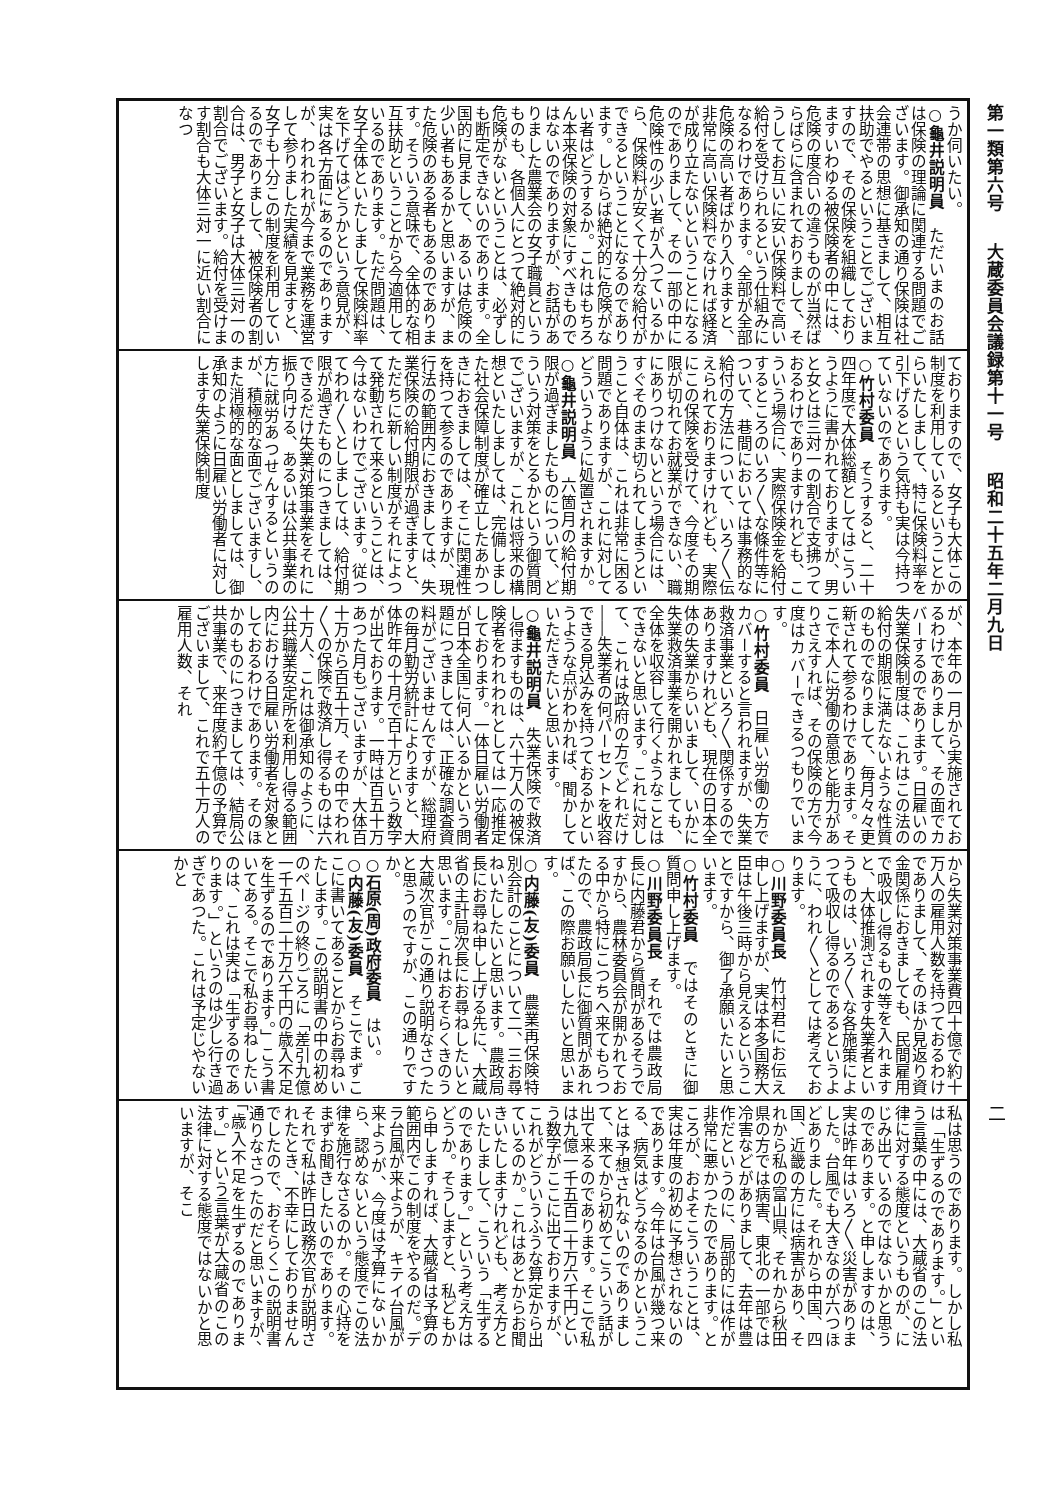第一類第六号 大蔵委員会議録第十一号 昭和二十五年二月九日
二
うか伺いたい。
○龜井説明員　ただいまのお話は保険の理論に関連する問題でございます。御承知の通り保険は社会連帯の思想に基きまして、相互扶助でやるということでございますので、その保険を組織しておりますいわゆる被保険者の中には、危険の度合いの違うものが当然ばらばらに含まれておりまして、そうしてお互いに安い保険料で高い給付を受けられるという仕組みになるわけであります。全部が全部危険の高い者ばかり入りますと、非常に高い保険料でなければ経済が成り立たないということになるのでありまして、その一部の中に危険性の少い者が入つているから、保険料が安くて十分な給付ができるということになるのであります。しからば絶対的に危険がない者はどうするか。これはもちろん本来保険の対象にすべきものではないのでありますが、お話がありました農業会の女子職員というものも、各個人にとつて絶対的に危険がないということは、必ずしも断定できないのであります。全国的に見まして、あるいは危険の少い者もあるかと思いますが、また危険のある者もあるのであります。そういう意味で、全体的な相互扶助ということから今適用しているのであります。ただ問題は、女子全体といたしまして保険料率を下げてはどうかという意見が、実は各方面にあるのでありますが、われわれが今まで業務を運営して参りました実績を見ますと、女子も十分この制度を利用しているのでありまして、被保険者の割合は、男子と女子は大体三対一の割合でございます。給付を受けます割合も大体三対一に近い割合になつ
ておりますので、女子も大体この制度を利用しているということからいたしまして、特に保険料率を引下げるという気持も実は今持つていないのであります。
○竹村委員　そうすると、二十四年度で大体総額としてはこういうように書かれておりますが、男と女とは三対一の割合で支拂つておるわけでありますけれども、こういう場合に、実際保険金を給付するところのいろ〳〵な條件等について、巷間においては事務的な給付の方法について、いろ〳〵伝えられておりますけれども、実際にこの保険を受けて、今度その期限が切れてお就業ができない、職にありつけないという場合には、すぐそのまま切られてしまうということ自体は、これは非常に困る問題でありますが、これに対してどういうように処置されますか。
○龜井説明員　六箇月の給付期限が過ぎましたものについて、どういう対策をとるかという御質問でございますが、これは将来の構想といたしましては、完備しました社会保障制度が確立したあかつきにおきましては、そこに関連性を持つて参るのでありますが、現行法の範囲内におきましては、失業保険の給付期限が過ぎますと、ただちに新しい制度がそれによつて発動されて来るということは、今はないわけでございます。従つてわれ〳〵としましては、給付期限が過ぎたものにつきましては、できるだけ失業対策事業をそれに振り向ける、あるいは公共事業の方に就労あつせんするというのが、積極的な面でございますし、また消極的な面としましては、御承知のように日雇い労働者に対しします失業保険制度
が、本年の一月から実施されておるわけでありまして、その面でカバーするのであります。日雇いの失業保険制度は、これはこの法の給付の期限に満たないような性質のものでなりまして、毎月々々更新されて参るわけであります。そこで本人に労働の意思と能力がありさえすれば、その保険の方で今度はカバーできるつもりでいます。
○竹村委員　日雇い労働の方でカバーすると言われますが、失業救済事業といろ〳〵関係するのでありますけれども、現在の日本全体の失業からいいまして、いかに失業救済事業を開かれましても、全体を収容して行くようなことはできないと思います。これに対して、これは政府の方でどれだけ――失業者の何パーセントを收容できる見込みを持つておるかというような点がわかれば、聞かしていただきたいと思います。
○龜井説明員　失業保険で救済し得ますものは、六十万人の被保険者をわれわれとしては一応推定しております。一体日雇い労働者が日本全国に何人いるかという問題につきましては、正確な調査資料がございませんですが、総理府の毎月勤労統計によりますと、大体昨年の十月で百十万という数字が出ております。一時は百五十万あつた月もございますが、大体百十万から百五十万、その中でわれ〳〵の保険で救済し得るものは六十万人、これは御承知のように、公共職業安定所を利用し得る範囲内における日雇い労働者を対象としておるわけであります。そのほかのものにつきましては、結局公共事業で、来年度約千億の予算でございまして、これで五十万人の雇用人数、それ
から失業対策事業費四十億で約十万人の雇用人数を持つておるわけでありまして、そのほか見返り資金関係におきましても、民間雇用で吸収し得るもの等を入れますと、大体推測されます失業者というものは、いろ〳〵な各施策によつて吸収し得るのであるというように、われ〳〵としては考えております。
○川野委員長　竹村君にお伝え申し上げますが、実は本多国務大臣は午後三時から見えるということですから、御了承願いたいと思います。
○竹村委員　ではそのときに御質問申し上げます。
○川野委員長　それでは農政局長に内藤君から質問があるそうですから、農林委員会が開かれておる中から特にこつちへ来てもらつたので、農政局長に御質問があれば、この際お願いしたいと思います。
○内藤(友)委員　農業再保険特別会計のことについて二、三お尋ねいたしたいと思います。農政局長にお尋ね申し上げる先に、大蔵省の主計局次長にお尋ねしたいと思います。これはおそらくきのう大蔵次官がこの通り説明なさつたと思うのですが、この通りですか。
○石原(周)政府委員　はい。
○内藤(友)委員　そこでまずここに書いてあることからお尋ねいたします。この説明書の中の初めのページの終りごろに「差引九億一千五百二十万六千円の歳入不足を生ずるのであります。」こう書いてある。そこで私お尋ねしたいのは、これは実は「生ずるのであります。」というのは少し行き過ぎであつた。これは予定じやないかと
私は思うのであります。しかし私は「生ずるのであります。」という言葉の中には、大蔵省のこの法律に対する態度というものが、にじみ出ているのではないかと思うのであります。と申しますのは、実は昨年はいろ〳〵災害がありました。台風でも大きなのが六つほどありました。それから中国、四国、近畿の方には病害があり、それから私の富山県、それから秋田県の方では病害、東北の一部では冷害などがありまして、去年は豊作だというのに、局部的には作が非常に悪かつたのであります。ところが、およそこういうことは、実は年度の初めに予想されないのであります。今年は台風が幾つ来る、病気はどうなるのかということは予想されないのでありまして、来てから初めてこういう話が出て来るのであります。そこで私は九億一千五百二十万六千円という数字がここに出ておりますが、これがどういうふうな算定から出ているのか。これはあとからお聞きいたしますけれども、考え方といたしまして、こういう「生ずるのであります。」という考え方はどうか。そうしますと、私どもから申しますれば、大蔵省は予算の範囲内でこの制度をやるのだ。デラ台風が来ようが、キテイ台風が来ようが、今度は予算にないから、認めないという態度でこの法律を施行なさるのか。その心持をまずお聞きしたいのであります。それで私は昨日政務次官が説明されたとき、不幸にしておりませんでしたので、おそらくこの説明書通りなさつたのだと思いますが、「歳入不足を生ずるのであります。」という言葉が大蔵省のこの法律に対する態度ではないかと思いますが、そこ